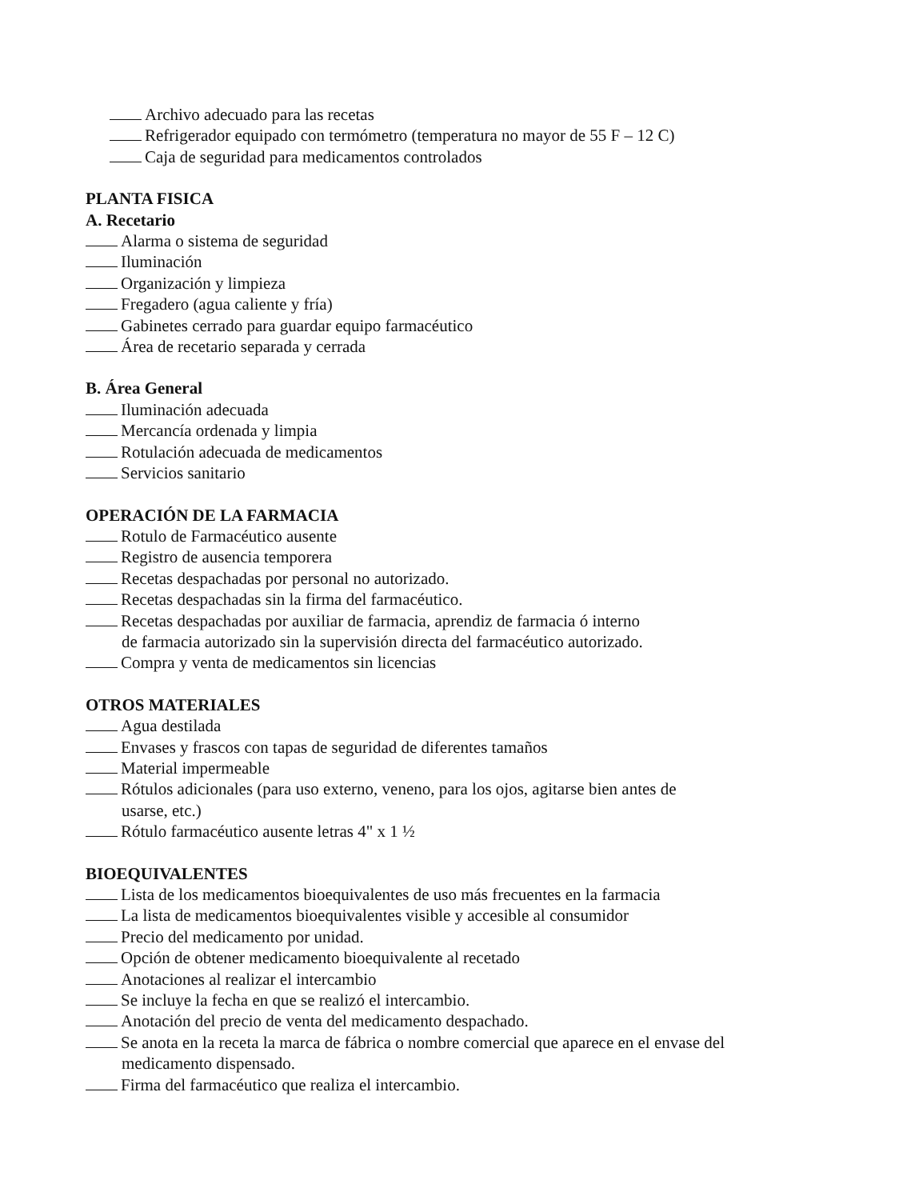Archivo adecuado para las recetas
Refrigerador equipado con termómetro (temperatura no mayor de 55 F – 12 C)
Caja de seguridad para medicamentos controlados
PLANTA FISICA
A. Recetario
Alarma o sistema de seguridad
Iluminación
Organización y limpieza
Fregadero (agua caliente y fría)
Gabinetes cerrado para guardar equipo farmacéutico
Área de recetario separada y cerrada
B. Área General
Iluminación adecuada
Mercancía ordenada y limpia
Rotulación adecuada de medicamentos
Servicios sanitario
OPERACIÓN DE LA FARMACIA
Rotulo de Farmacéutico ausente
Registro de ausencia temporera
Recetas despachadas por personal no autorizado.
Recetas despachadas sin la firma del farmacéutico.
Recetas despachadas por auxiliar de farmacia, aprendiz de farmacia ó interno
de farmacia autorizado sin la supervisión directa del farmacéutico autorizado.
Compra y venta de medicamentos sin licencias
OTROS MATERIALES
Agua destilada
Envases y frascos con tapas de seguridad de diferentes tamaños
Material impermeable
Rótulos adicionales (para uso externo, veneno, para los ojos, agitarse bien antes de
usarse, etc.)
Rótulo farmacéutico ausente letras 4" x 1 ½
BIOEQUIVALENTES
Lista de los medicamentos bioequivalentes de uso más frecuentes en la farmacia
La lista de medicamentos bioequivalentes visible y accesible al consumidor
Precio del medicamento por unidad.
Opción de obtener medicamento bioequivalente al recetado
Anotaciones al realizar el intercambio
Se incluye la fecha en que se realizó el intercambio.
Anotación del precio de venta del medicamento despachado.
Se anota en la receta la marca de fábrica o nombre comercial que aparece en el envase del
medicamento dispensado.
Firma del farmacéutico que realiza el intercambio.